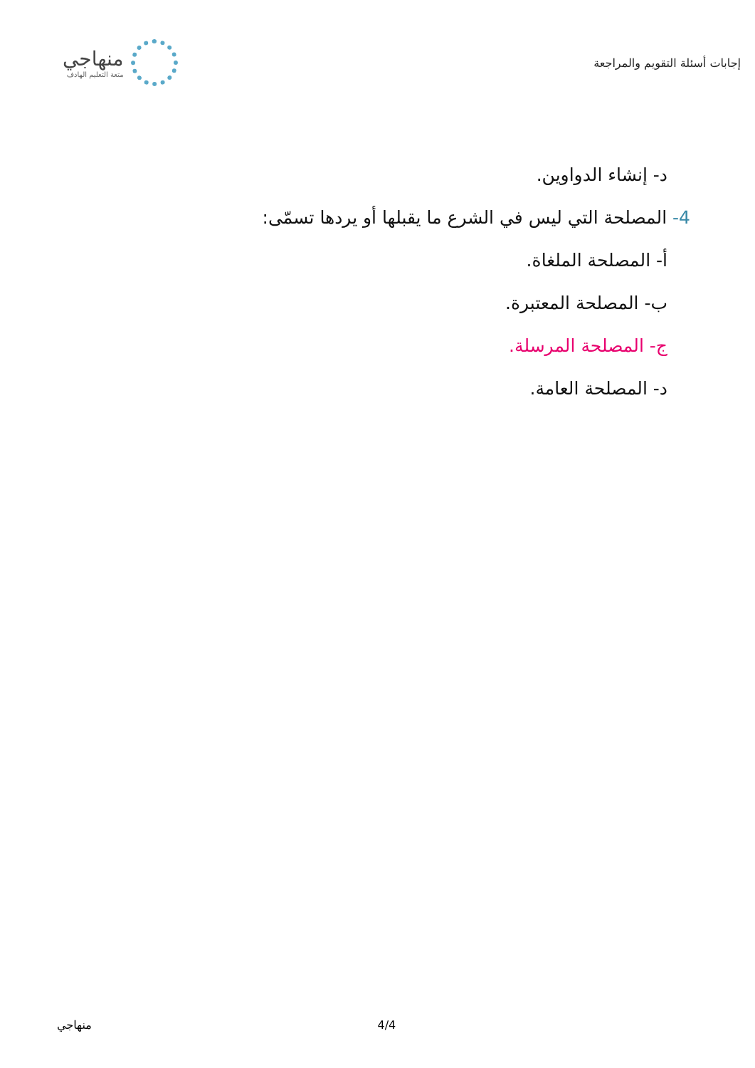إجابات أسئلة التقويم والمراجعة
منهاجي
متعة التعليم الهادف
د- إنشاء الدواوين.
4- المصلحة التي ليس في الشرع ما يقبلها أو يردها تسمّى:
أ- المصلحة الملغاة.
ب- المصلحة المعتبرة.
ج- المصلحة المرسلة.
د- المصلحة العامة.
منهاجي 4/4